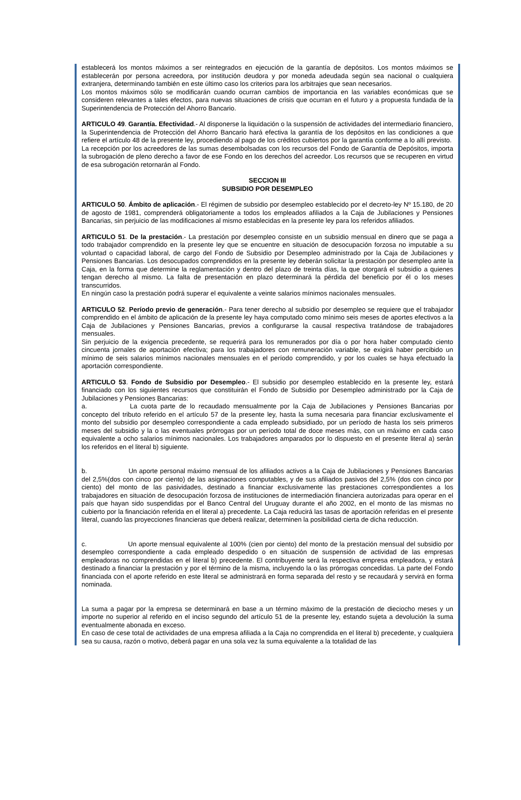establecerá los montos máximos a ser reintegrados en ejecución de la garantía de depósitos. Los montos máximos se establecerán por persona acreedora, por institución deudora y por moneda adeudada según sea nacional o cualquiera extranjera, determinando también en este último caso los criterios para los arbitrajes que sean necesarios.
Los montos máximos sólo se modificarán cuando ocurran cambios de importancia en las variables económicas que se consideren relevantes a tales efectos, para nuevas situaciones de crisis que ocurran en el futuro y a propuesta fundada de la Superintendencia de Protección del Ahorro Bancario.
ARTICULO 49. Garantía. Efectividad.- Al disponerse la liquidación o la suspensión de actividades del intermediario financiero, la Superintendencia de Protección del Ahorro Bancario hará efectiva la garantía de los depósitos en las condiciones a que refiere el artículo 48 de la presente ley, procediendo al pago de los créditos cubiertos por la garantía conforme a lo allí previsto.
La recepción por los acreedores de las sumas desembolsadas con los recursos del Fondo de Garantía de Depósitos, importa la subrogación de pleno derecho a favor de ese Fondo en los derechos del acreedor. Los recursos que se recuperen en virtud de esa subrogación retornarán al Fondo.
SECCION III
SUBSIDIO POR DESEMPLEO
ARTICULO 50. Ámbito de aplicación.- El régimen de subsidio por desempleo establecido por el decreto-ley Nº 15.180, de 20 de agosto de 1981, comprenderá obligatoriamente a todos los empleados afiliados a la Caja de Jubilaciones y Pensiones Bancarias, sin perjuicio de las modificaciones al mismo establecidas en la presente ley para los referidos afiliados.
ARTICULO 51. De la prestación.- La prestación por desempleo consiste en un subsidio mensual en dinero que se paga a todo trabajador comprendido en la presente ley que se encuentre en situación de desocupación forzosa no imputable a su voluntad o capacidad laboral, de cargo del Fondo de Subsidio por Desempleo administrado por la Caja de Jubilaciones y Pensiones Bancarias. Los desocupados comprendidos en la presente ley deberán solicitar la prestación por desempleo ante la Caja, en la forma que determine la reglamentación y dentro del plazo de treinta días, la que otorgará el subsidio a quienes tengan derecho al mismo. La falta de presentación en plazo determinará la pérdida del beneficio por él o los meses transcurridos.
En ningún caso la prestación podrá superar el equivalente a veinte salarios mínimos nacionales mensuales.
ARTICULO 52. Período previo de generación.- Para tener derecho al subsidio por desempleo se requiere que el trabajador comprendido en el ámbito de aplicación de la presente ley haya computado como mínimo seis meses de aportes efectivos a la Caja de Jubilaciones y Pensiones Bancarias, previos a configurarse la causal respectiva tratándose de trabajadores mensuales.
Sin perjuicio de la exigencia precedente, se requerirá para los remunerados por día o por hora haber computado ciento cincuenta jornales de aportación efectiva; para los trabajadores con remuneración variable, se exigirá haber percibido un mínimo de seis salarios mínimos nacionales mensuales en el período comprendido, y por los cuales se haya efectuado la aportación correspondiente.
ARTICULO 53. Fondo de Subsidio por Desempleo.- El subsidio por desempleo establecido en la presente ley, estará financiado con los siguientes recursos que constituirán el Fondo de Subsidio por Desempleo administrado por la Caja de Jubilaciones y Pensiones Bancarias:
a. La cuota parte de lo recaudado mensualmente por la Caja de Jubilaciones y Pensiones Bancarias por concepto del tributo referido en el artículo 57 de la presente ley, hasta la suma necesaria para financiar exclusivamente el monto del subsidio por desempleo correspondiente a cada empleado subsidiado, por un período de hasta los seis primeros meses del subsidio y la o las eventuales prórrogas por un período total de doce meses más, con un máximo en cada caso equivalente a ocho salarios mínimos nacionales. Los trabajadores amparados por lo dispuesto en el presente literal a) serán los referidos en el literal b) siguiente.
b. Un aporte personal máximo mensual de los afiliados activos a la Caja de Jubilaciones y Pensiones Bancarias del 2,5%(dos con cinco por ciento) de las asignaciones computables, y de sus afiliados pasivos del 2,5% (dos con cinco por ciento) del monto de las pasividades, destinado a financiar exclusivamente las prestaciones correspondientes a los trabajadores en situación de desocupación forzosa de instituciones de intermediación financiera autorizadas para operar en el país que hayan sido suspendidas por el Banco Central del Uruguay durante el año 2002, en el monto de las mismas no cubierto por la financiación referida en el literal a) precedente. La Caja reducirá las tasas de aportación referidas en el presente literal, cuando las proyecciones financieras que deberá realizar, determinen la posibilidad cierta de dicha reducción.
c. Un aporte mensual equivalente al 100% (cien por ciento) del monto de la prestación mensual del subsidio por desempleo correspondiente a cada empleado despedido o en situación de suspensión de actividad de las empresas empleadoras no comprendidas en el literal b) precedente. El contribuyente será la respectiva empresa empleadora, y estará destinado a financiar la prestación y por el término de la misma, incluyendo la o las prórrogas concedidas. La parte del Fondo financiada con el aporte referido en este literal se administrará en forma separada del resto y se recaudará y servirá en forma nominada.
La suma a pagar por la empresa se determinará en base a un término máximo de la prestación de dieciocho meses y un importe no superior al referido en el inciso segundo del artículo 51 de la presente ley, estando sujeta a devolución la suma eventualmente abonada en exceso.
En caso de cese total de actividades de una empresa afiliada a la Caja no comprendida en el literal b) precedente, y cualquiera sea su causa, razón o motivo, deberá pagar en una sola vez la suma equivalente a la totalidad de las